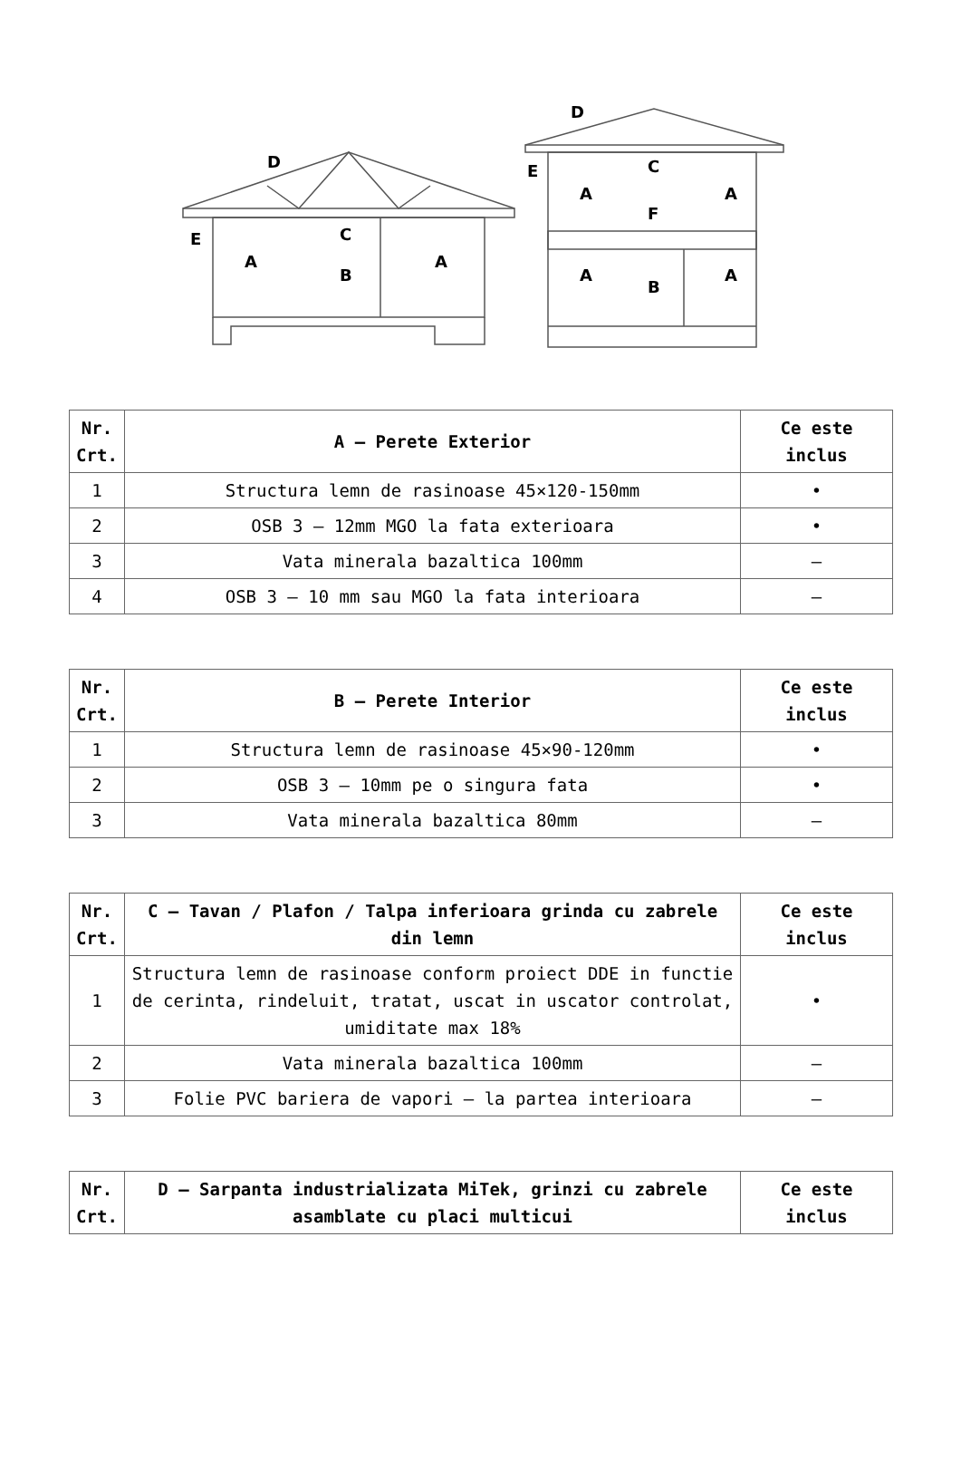D
E
C
A
B
A
D
E
C
F
A
A
A
A
B
| Nr. Crt. | A – Perete Exterior | Ce este inclus |
| --- | --- | --- |
| 1 | Structura lemn de rasinoase 45×120-150mm | • |
| 2 | OSB 3 – 12mm MGO la fata exterioara | • |
| 3 | Vata minerala bazaltica 100mm | – |
| 4 | OSB 3 – 10 mm sau MGO la fata interioara | – |
| Nr. Crt. | B – Perete Interior | Ce este inclus |
| --- | --- | --- |
| 1 | Structura lemn de rasinoase 45×90-120mm | • |
| 2 | OSB 3 – 10mm pe o singura fata | • |
| 3 | Vata minerala bazaltica 80mm | – |
| Nr. Crt. | C – Tavan / Plafon / Talpa inferioara grinda cu zabrele din lemn | Ce este inclus |
| --- | --- | --- |
| 1 | Structura lemn de rasinoase conform proiect DDE in functie de cerinta, rindeluit, tratat, uscat in uscator controlat, umiditate max 18% | • |
| 2 | Vata minerala bazaltica 100mm | – |
| 3 | Folie PVC bariera de vapori – la partea interioara | – |
| Nr. Crt. | D – Sarpanta industrializata MiTek, grinzi cu zabrele asamblate cu placi multicui | Ce este inclus |
| --- | --- | --- |